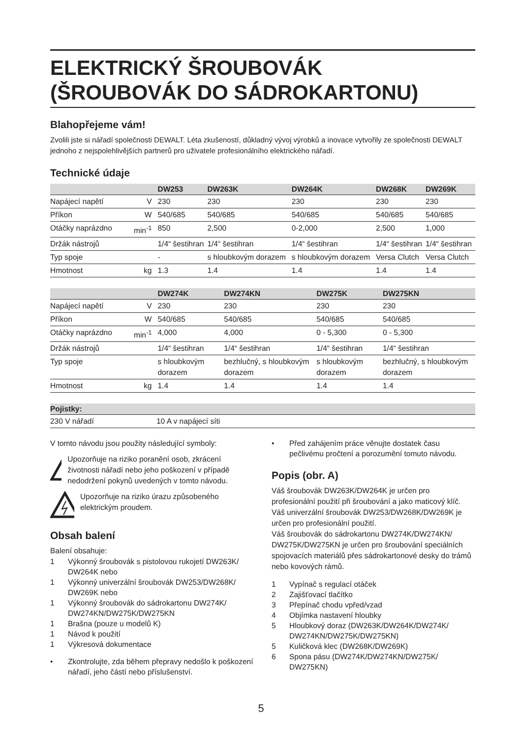ELEKTRICKÝ ŠROUBOVÁK
(ŠROUBOVÁK DO SÁDROKARTONU)
Blahopřejeme vám!
Zvolili jste si nářadí společnosti DEWALT. Léta zkušeností, důkladný vývoj výrobků a inovace vytvořily ze společnosti DEWALT jednoho z nejspolehlivějších partnerů pro uživatele profesionálního elektrického nářadí.
Technické údaje
| | | DW253 | DW263K | DW264K | DW268K | DW269K |
| --- | --- | --- | --- | --- | --- | --- |
| Napájecí napětí | V | 230 | 230 | 230 | 230 | 230 |
| Příkon | W | 540/685 | 540/685 | 540/685 | 540/685 | 540/685 |
| Otáčky naprázdno | min<sup>-1</sup> | 850 | 2,500 | 0-2,000 | 2,500 | 1,000 |
| Držák nástrojů | | 1/4“ šestihran | 1/4“ šestihran | 1/4“ šestihran | 1/4“ šestihran | 1/4“ šestihran |
| Typ spoje | | - | s hloubkovým dorazem | s hloubkovým dorazem | Versa Clutch | Versa Clutch |
| Hmotnost | kg | 1.3 | 1.4 | 1.4 | 1.4 | 1.4 |
| | | DW274K | DW274KN | DW275K | DW275KN | |
| --- | --- | --- | --- | --- | --- | --- |
| Napájecí napětí | V | 230 | 230 | 230 | 230 | |
| Příkon | W | 540/685 | 540/685 | 540/685 | 540/685 | |
| Otáčky naprázdno | min<sup>-1</sup> | 4,000 | 4,000 | 0 - 5,300 | 0 - 5,300 | |
| Držák nástrojů | | 1/4“ šestihran | 1/4“ šestihran | 1/4“ šestihran | 1/4“ šestihran | |
| Typ spoje | | s hloubkovým dorazem | bezhlučný, s hloubkovým dorazem | s hloubkovým dorazem | bezhlučný, s hloubkovým dorazem | |
| Hmotnost | kg | 1.4 | 1.4 | 1.4 | 1.4 | |
| Pojistky: | |
| --- | --- |
| 230 V nářadí | 10 A v napájecí síti |
V tomto návodu jsou použity následující symboly:
!
Upozorňuje na riziko poranění osob, zkrácení životnosti nářadí nebo jeho poškození v případě nedodržení pokynů uvedených v tomto návodu.
Upozorňuje na riziko úrazu způsobeného elektrickým proudem.
Obsah balení
Balení obsahuje:
1 Výkonný šroubovák s pistolovou rukojetí DW263K/ DW264K nebo
1 Výkonný univerzální šroubovák DW253/DW268K/ DW269K nebo
1 Výkonný šroubovák do sádrokartonu DW274K/ DW274KN/DW275K/DW275KN
1 Brašna (pouze u modelů K)
1 Návod k použití
1 Výkresová dokumentace
• Zkontrolujte, zda během přepravy nedošlo k poškození nářadí, jeho částí nebo příslušenství.
• Před zahájením práce věnujte dostatek času pečlivému pročtení a porozumění tomuto návodu.
Popis (obr. A)
Váš šroubovák DW263K/DW264K je určen pro profesionální použití při šroubování a jako maticový klíč.
Váš univerzální šroubovák DW253/DW268K/DW269K je určen pro profesionální použití.
Váš šroubovák do sádrokartonu DW274K/DW274KN/ DW275K/DW275KN je určen pro šroubování speciálních spojovacích materiálů přes sádrokartonové desky do trámů nebo kovových rámů.
1 Vypínač s regulací otáček
2 Zajišťovací tlačítko
3 Přepínač chodu vpřed/vzad
4 Objímka nastavení hloubky
5 Hloubkový doraz (DW263K/DW264K/DW274K/ DW274KN/DW275K/DW275KN)
5 Kuličková klec (DW268K/DW269K)
6 Spona pásu (DW274K/DW274KN/DW275K/ DW275KN)
5